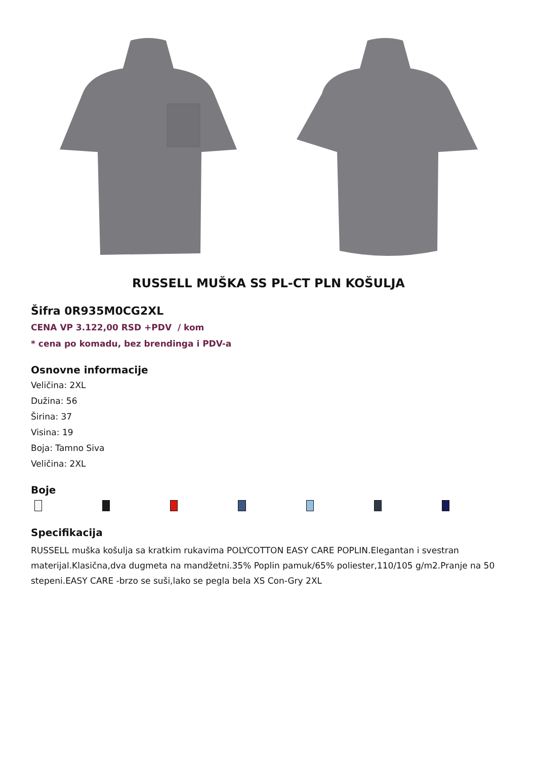RUSSELL MUŠKA SS PL-CT PLN KOŠULJA
Šifra 0R935M0CG2XL
CENA VP 3.122,00 RSD +PDV / kom
* cena po komadu, bez brendinga i PDV-a
Osnovne informacije
Veličina: 2XL
Dužina: 56
Širina: 37
Visina: 19
Boja: Tamno Siva
Veličina: 2XL
Boje
Specifikacija
RUSSELL muška košulja sa kratkim rukavima POLYCOTTON EASY CARE POPLIN.Elegantan i svestran materijal.Klasična,dva dugmeta na mandžetni.35% Poplin pamuk/65% poliester,110/105 g/m2.Pranje na 50 stepeni.EASY CARE -brzo se suši,lako se pegla bela XS Con-Gry 2XL